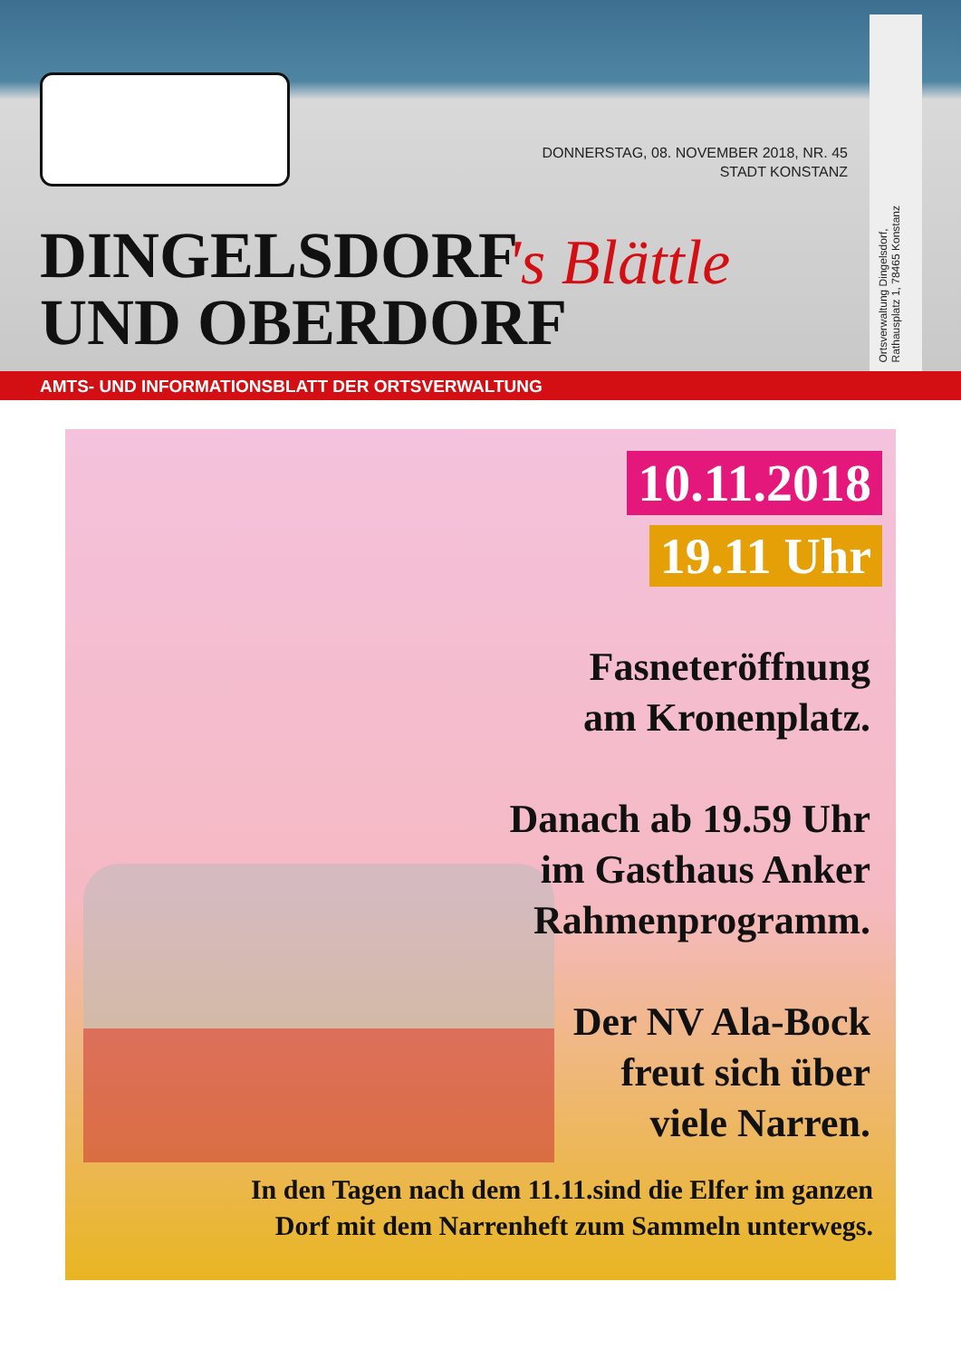DONNERSTAG, 08. NOVEMBER 2018, NR. 45
STADT KONSTANZ
DINGELSDORF
UND OBERDORF
's Blättle
Ortsverwaltung Dingelsdorf,
Rathausplatz 1, 78465 Konstanz
AMTS- UND INFORMATIONSBLATT DER ORTSVERWALTUNG
10.11.2018
19.11 Uhr
Fasneteröffnung
am Kronenplatz.
Danach ab 19.59 Uhr
im Gasthaus Anker
Rahmenprogramm.
Der NV Ala-Bock
freut sich über
viele Narren.
In den Tagen nach dem 11.11.sind die Elfer im ganzen
Dorf mit dem Narrenheft zum Sammeln unterwegs.